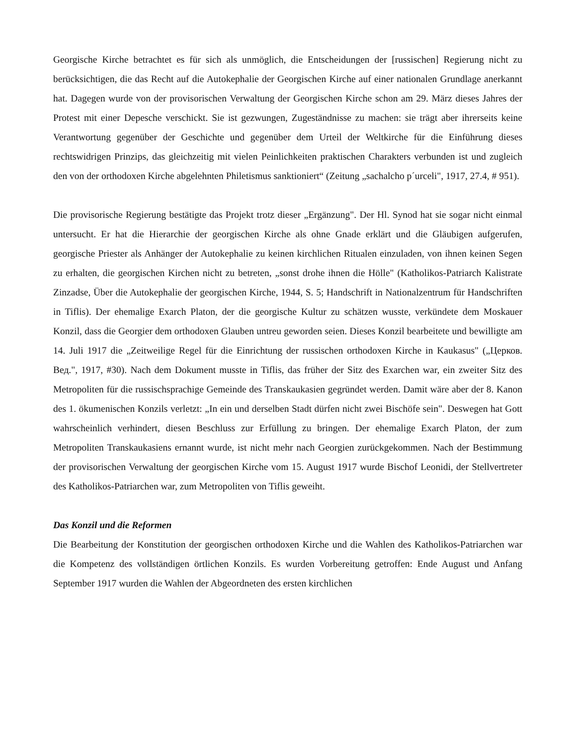Georgische Kirche betrachtet es für sich als unmöglich, die Entscheidungen der [russischen] Regierung nicht zu berücksichtigen, die das Recht auf die Autokephalie der Georgischen Kirche auf einer nationalen Grundlage anerkannt hat. Dagegen wurde von der provisorischen Verwaltung der Georgischen Kirche schon am 29. März dieses Jahres der Protest mit einer Depesche verschickt. Sie ist gezwungen, Zugeständnisse zu machen: sie trägt aber ihrerseits keine Verantwortung gegenüber der Geschichte und gegenüber dem Urteil der Weltkirche für die Einführung dieses rechtswidrigen Prinzips, das gleichzeitig mit vielen Peinlichkeiten praktischen Charakters verbunden ist und zugleich den von der orthodoxen Kirche abgelehnten Philetismus sanktioniert“ (Zeitung „sachalcho p´urceli", 1917, 27.4, # 951).
Die provisorische Regierung bestätigte das Projekt trotz dieser „Ergänzung". Der Hl. Synod hat sie sogar nicht einmal untersucht. Er hat die Hierarchie der georgischen Kirche als ohne Gnade erklärt und die Gläubigen aufgerufen, georgische Priester als Anhänger der Autokephalie zu keinen kirchlichen Ritualen einzuladen, von ihnen keinen Segen zu erhalten, die georgischen Kirchen nicht zu betreten, „sonst drohe ihnen die Hölle" (Katholikos-Patriarch Kalistrate Zinzadse, Über die Autokephalie der georgischen Kirche, 1944, S. 5; Handschrift in Nationalzentrum für Handschriften in Tiflis). Der ehemalige Exarch Platon, der die georgische Kultur zu schätzen wusste, verkündete dem Moskauer Konzil, dass die Georgier dem orthodoxen Glauben untreu geworden seien. Dieses Konzil bearbeitete und bewilligte am 14. Juli 1917 die „Zeitweilige Regel für die Einrichtung der russischen orthodoxen Kirche in Kaukasus" („Церков. Вед.", 1917, #30). Nach dem Dokument musste in Tiflis, das früher der Sitz des Exarchen war, ein zweiter Sitz des Metropoliten für die russischsprachige Gemeinde des Transkaukasien gegründet werden. Damit wäre aber der 8. Kanon des 1. ökumenischen Konzils verletzt: „In ein und derselben Stadt dürfen nicht zwei Bischöfe sein". Deswegen hat Gott wahrscheinlich verhindert, diesen Beschluss zur Erfüllung zu bringen. Der ehemalige Exarch Platon, der zum Metropoliten Transkaukasiens ernannt wurde, ist nicht mehr nach Georgien zurückgekommen. Nach der Bestimmung der provisorischen Verwaltung der georgischen Kirche vom 15. August 1917 wurde Bischof Leonidi, der Stellvertreter des Katholikos-Patriarchen war, zum Metropoliten von Tiflis geweiht.
Das Konzil und die Reformen
Die Bearbeitung der Konstitution der georgischen orthodoxen Kirche und die Wahlen des Katholikos-Patriarchen war die Kompetenz des vollständigen örtlichen Konzils. Es wurden Vorbereitung getroffen: Ende August und Anfang September 1917 wurden die Wahlen der Abgeordneten des ersten kirchlichen